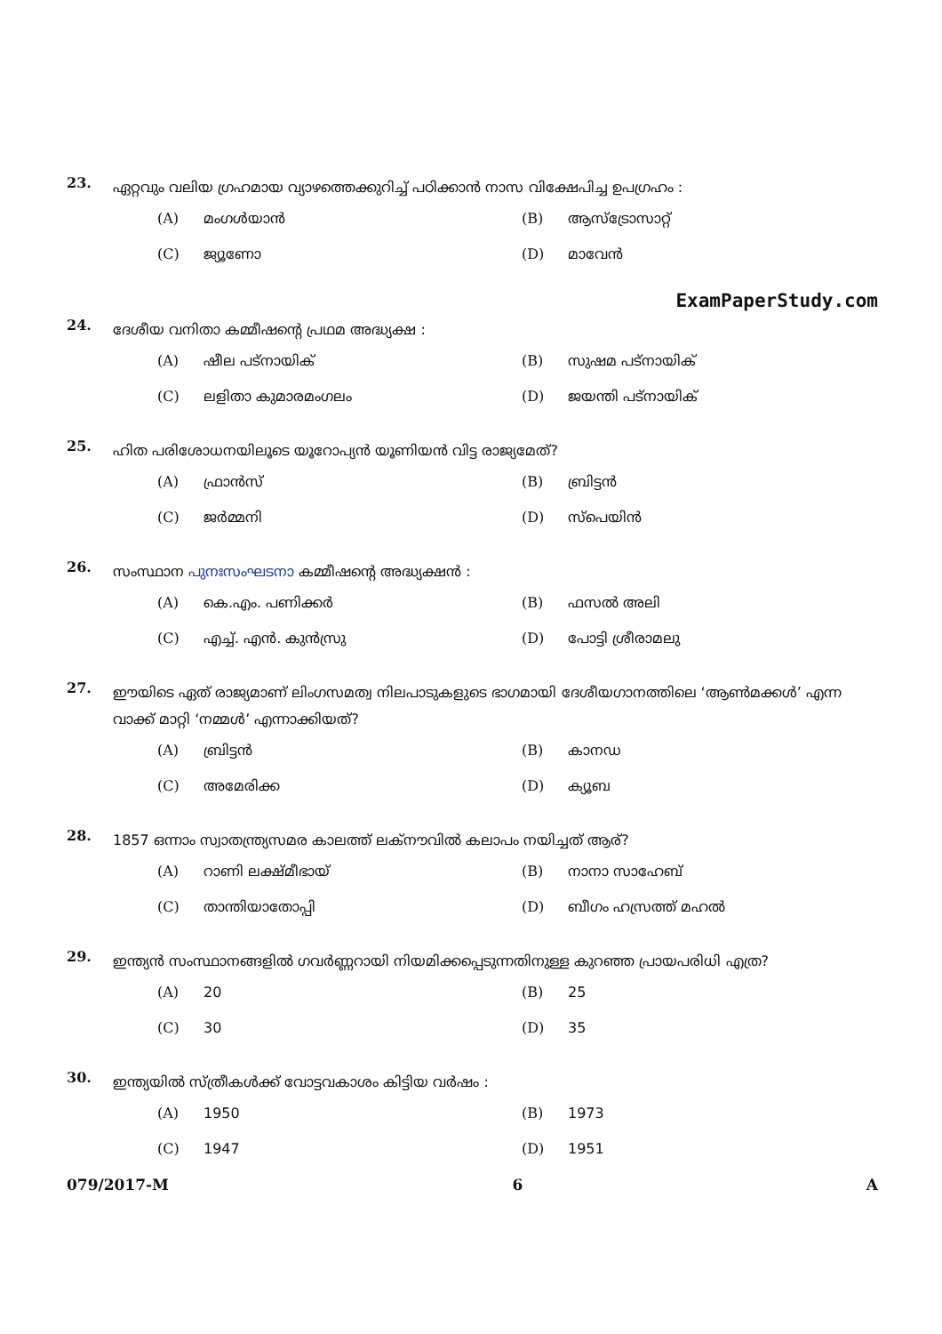23. ഏറ്റവും വലിയ ഗ്രഹമായ വ്യാഴത്തെക്കുറിച്ച് പഠിക്കാൻ നാസ വിക്ഷേപിച്ച ഉപഗ്രഹം :
(A) മംഗൾയാൻ
(B) ആസ്ട്രോസാറ്റ്
(C) ജ്യൂണോ
(D) മാവേൻ
ExamPaperStudy.com
24. ദേശീയ വനിതാ കമ്മീഷന്റെ പ്രഥമ അദ്ധ്യക്ഷ :
(A) ഷീല പട്നായിക്
(B) സുഷമ പട്നായിക്
(C) ലളിതാ കുമാരമംഗലം
(D) ജയന്തി പട്നായിക്
25. ഹിത പരിശോധനയിലൂടെ യൂറോപ്യൻ യൂണിയൻ വിട്ട രാജ്യമേത്?
(A) ഫ്രാൻസ്
(B) ബ്രിട്ടൻ
(C) ജർമ്മനി
(D) സ്പെയിൻ
26. സംസ്ഥാന പുനഃസംഘടനാ കമ്മീഷന്റെ അദ്ധ്യക്ഷൻ :
(A) കെ.എം. പണിക്കർ
(B) ഫസൽ അലി
(C) എച്ച്. എൻ. കുൻസ്രു
(D) പോട്ടി ശ്രീരാമലു
27. ഈയിടെ ഏത് രാജ്യമാണ് ലിംഗസമത്വ നിലപാടുകളുടെ ഭാഗമായി ദേശീയഗാനത്തിലെ ‘ആൺമക്കൾ’ എന്ന വാക്ക് മാറ്റി ‘നമ്മൾ’ എന്നാക്കിയത്?
(A) ബ്രിട്ടൻ
(B) കാനഡ
(C) അമേരിക്ക
(D) ക്യൂബ
28. 1857 ഒന്നാം സ്വാതന്ത്ര്യസമര കാലത്ത് ലക്നൗവിൽ കലാപം നയിച്ചത് ആര്?
(A) റാണി ലക്ഷ്മീഭായ്
(B) നാനാ സാഹേബ്
(C) താന്തിയാതോപ്പി
(D) ബീഗം ഹസ്രത്ത് മഹൽ
29. ഇന്ത്യൻ സംസ്ഥാനങ്ങളിൽ ഗവർണ്ണറായി നിയമിക്കപ്പെടുന്നതിനുള്ള കുറഞ്ഞ പ്രായപരിധി എത്ര?
(A) 20
(B) 25
(C) 30
(D) 35
30. ഇന്ത്യയിൽ സ്ത്രീകൾക്ക് വോട്ടവകാശം കിട്ടിയ വർഷം :
(A) 1950
(B) 1973
(C) 1947
(D) 1951
079/2017-M 6 A